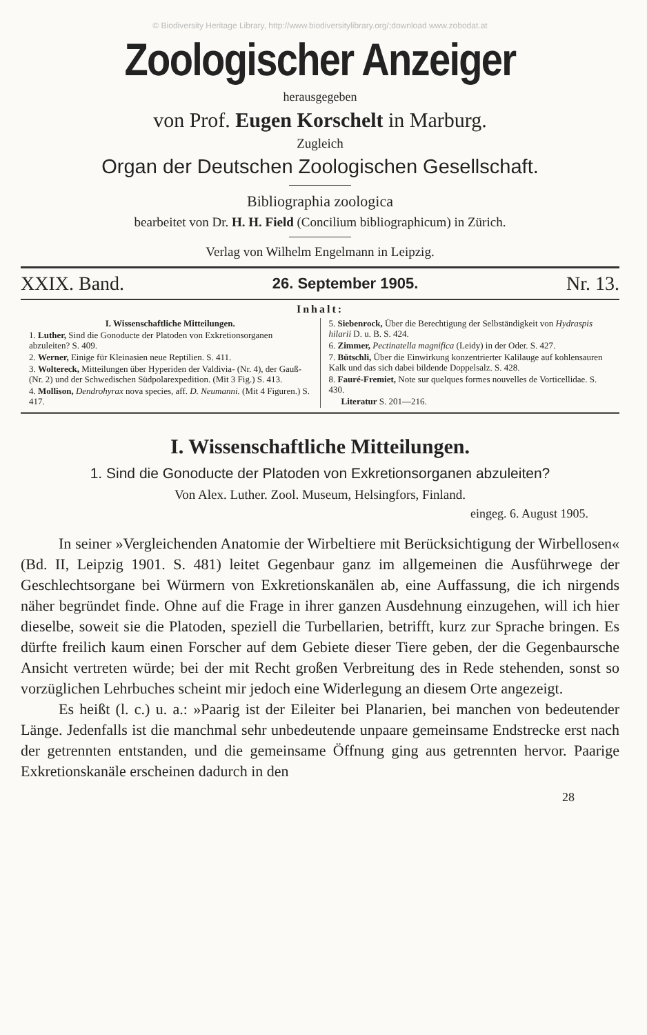© Biodiversity Heritage Library, http://www.biodiversitylibrary.org/;download www.zobodat.at
Zoologischer Anzeiger
herausgegeben
von Prof. Eugen Korschelt in Marburg.
Zugleich
Organ der Deutschen Zoologischen Gesellschaft.
Bibliographia zoologica
bearbeitet von Dr. H. H. Field (Concilium bibliographicum) in Zürich.
Verlag von Wilhelm Engelmann in Leipzig.
XXIX. Band. 26. September 1905. Nr. 13.
Inhalt:
I. Wissenschaftliche Mitteilungen.
1. Luther, Sind die Gonoducte der Platoden von Exkretionsorganen abzuleiten? S. 409.
2. Werner, Einige für Kleinasien neue Reptilien. S. 411.
3. Woltereck, Mitteilungen über Hyperiden der Valdivia- (Nr. 4), der Gauß- (Nr. 2) und der Schwedischen Südpolarexpedition. (Mit 3 Fig.) S. 413.
4. Mollison, Dendrohyrax nova species, aff. D. Neumanni. (Mit 4 Figuren.) S. 417.
5. Siebenrock, Über die Berechtigung der Selbständigkeit von Hydraspis hilarii D. u. B. S. 424.
6. Zimmer, Pectinatella magnifica (Leidy) in der Oder. S. 427.
7. Bütschli, Über die Einwirkung konzentrierter Kalilauge auf kohlensauren Kalk und das sich dabei bildende Doppelsalz. S. 428.
8. Fauré-Fremiet, Note sur quelques formes nouvelles de Vorticellidae. S. 430.
Literatur S. 201—216.
I. Wissenschaftliche Mitteilungen.
1. Sind die Gonoducte der Platoden von Exkretionsorganen abzuleiten?
Von Alex. Luther. Zool. Museum, Helsingfors, Finland.
eingeg. 6. August 1905.
In seiner »Vergleichenden Anatomie der Wirbeltiere mit Berücksichtigung der Wirbellosen« (Bd. II, Leipzig 1901. S. 481) leitet Gegenbaur ganz im allgemeinen die Ausführwege der Geschlechtsorgane bei Würmern von Exkretionskanälen ab, eine Auffassung, die ich nirgends näher begründet finde. Ohne auf die Frage in ihrer ganzen Ausdehnung einzugehen, will ich hier dieselbe, soweit sie die Platoden, speziell die Turbellarien, betrifft, kurz zur Sprache bringen. Es dürfte freilich kaum einen Forscher auf dem Gebiete dieser Tiere geben, der die Gegenbaursche Ansicht vertreten würde; bei der mit Recht großen Verbreitung des in Rede stehenden, sonst so vorzüglichen Lehrbuches scheint mir jedoch eine Widerlegung an diesem Orte angezeigt.
Es heißt (l. c.) u. a.: »Paarig ist der Eileiter bei Planarien, bei manchen von bedeutender Länge. Jedenfalls ist die manchmal sehr unbedeutende unpaare gemeinsame Endstrecke erst nach der getrennten entstanden, und die gemeinsame Öffnung ging aus getrennten hervor. Paarige Exkretionskanäle erscheinen dadurch in den
28